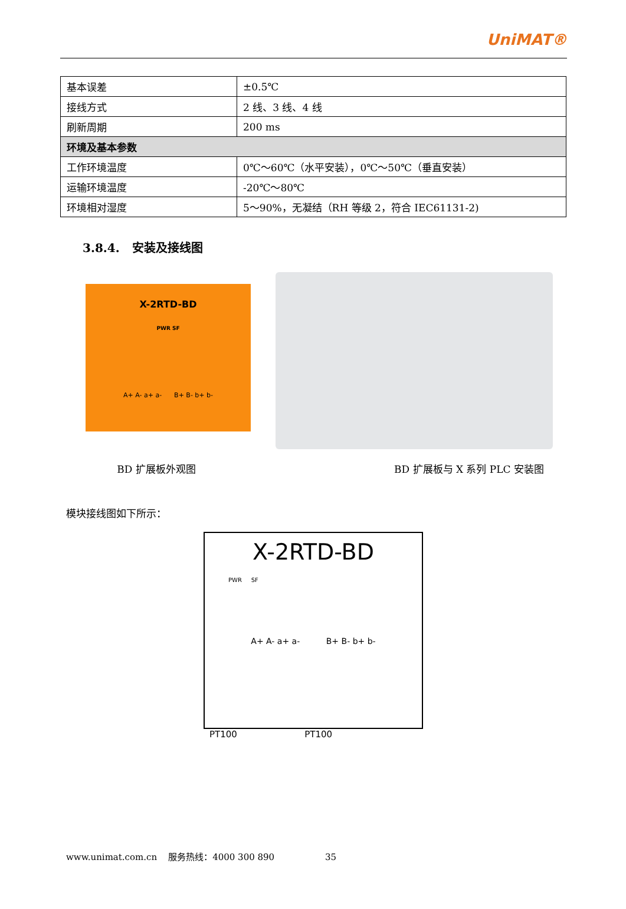UniMAT®
| 基本误差 | ±0.5℃ |
| 接线方式 | 2 线、3 线、4 线 |
| 刷新周期 | 200 ms |
| 环境及基本参数 | |
| 工作环境温度 | 0℃～60℃（水平安装），0℃～50℃（垂直安装） |
| 运输环境温度 | -20℃～80℃ |
| 环境相对湿度 | 5～90%，无凝结（RH 等级 2，符合 IEC61131-2) |
3.8.4. 安装及接线图
X-2RTD-BD
PWR SF
A+ A- a+ a- B+ B- b+ b-
BD 扩展板外观图 BD 扩展板与 X 系列 PLC 安装图
模块接线图如下所示：
X-2RTD-BD
PWR SF
A+ A- a+ a- B+ B- b+ b-
PT100 PT100
www.unimat.com.cn 服务热线：4000 300 890 35